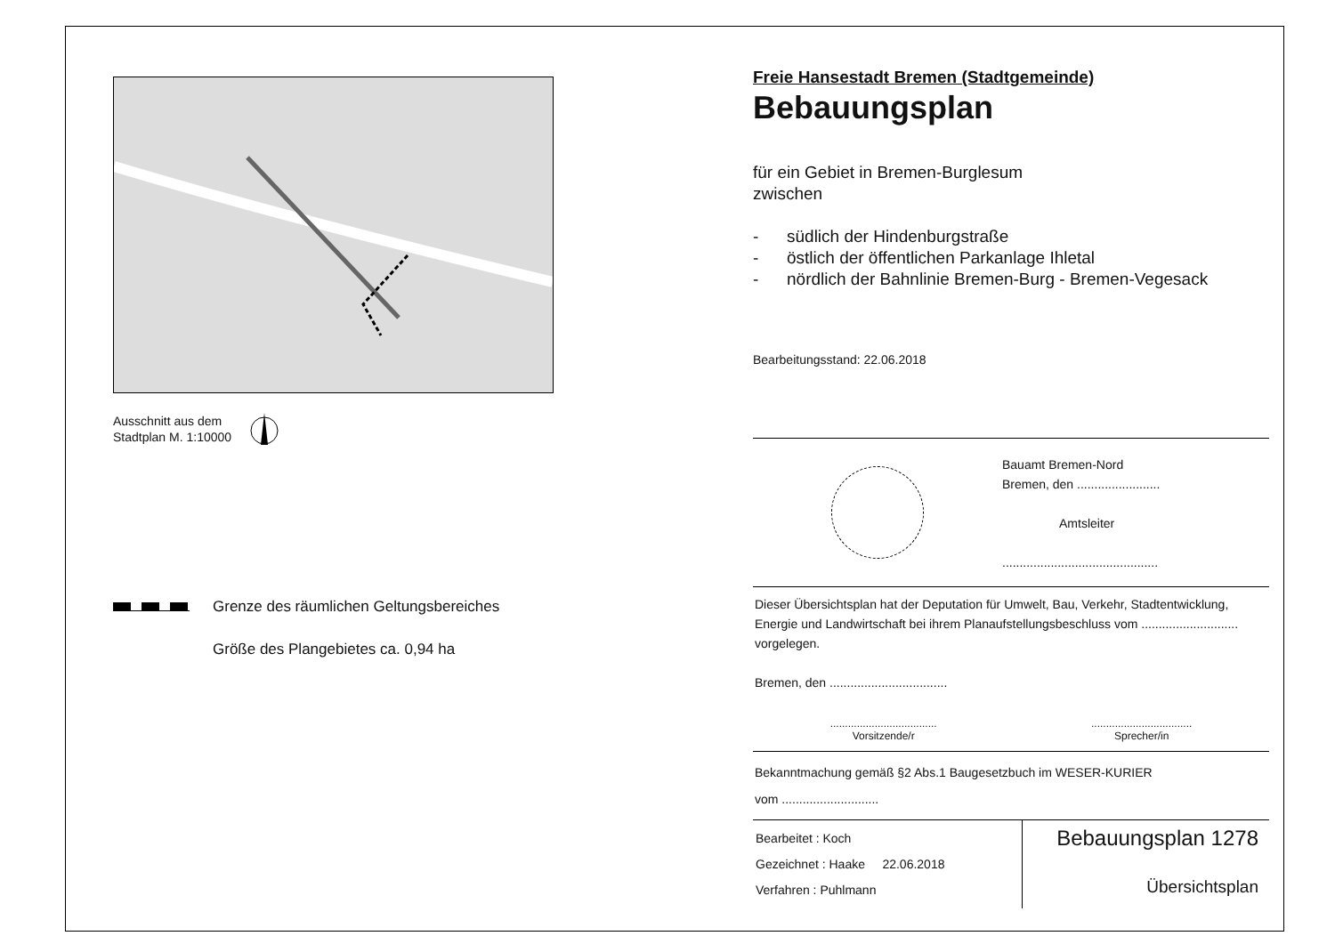Ausschnitt aus dem
Stadtplan M. 1:10000
Grenze des räumlichen Geltungsbereiches
Größe des Plangebietes ca. 0,94 ha
Freie Hansestadt Bremen (Stadtgemeinde)
Bebauungsplan
für ein Gebiet in Bremen-Burglesum
zwischen
- südlich der Hindenburgstraße
- östlich der öffentlichen Parkanlage Ihletal
- nördlich der Bahnlinie Bremen-Burg - Bremen-Vegesack
Bearbeitungsstand: 22.06.2018
Bauamt Bremen-Nord
Bremen, den ........................
Amtsleiter
.............................................
Dieser Übersichtsplan hat der Deputation für Umwelt, Bau, Verkehr, Stadtentwicklung, Energie und Landwirtschaft bei ihrem Planaufstellungsbeschluss vom ............................ vorgelegen.
Bremen, den ..................................
....................................
Vorsitzende/r
..................................
Sprecher/in
Bekanntmachung gemäß §2 Abs.1 Baugesetzbuch im WESER-KURIER
vom ............................
Bearbeitet : Koch
Gezeichnet : Haake 22.06.2018
Verfahren : Puhlmann
Bebauungsplan 1278
Übersichtsplan